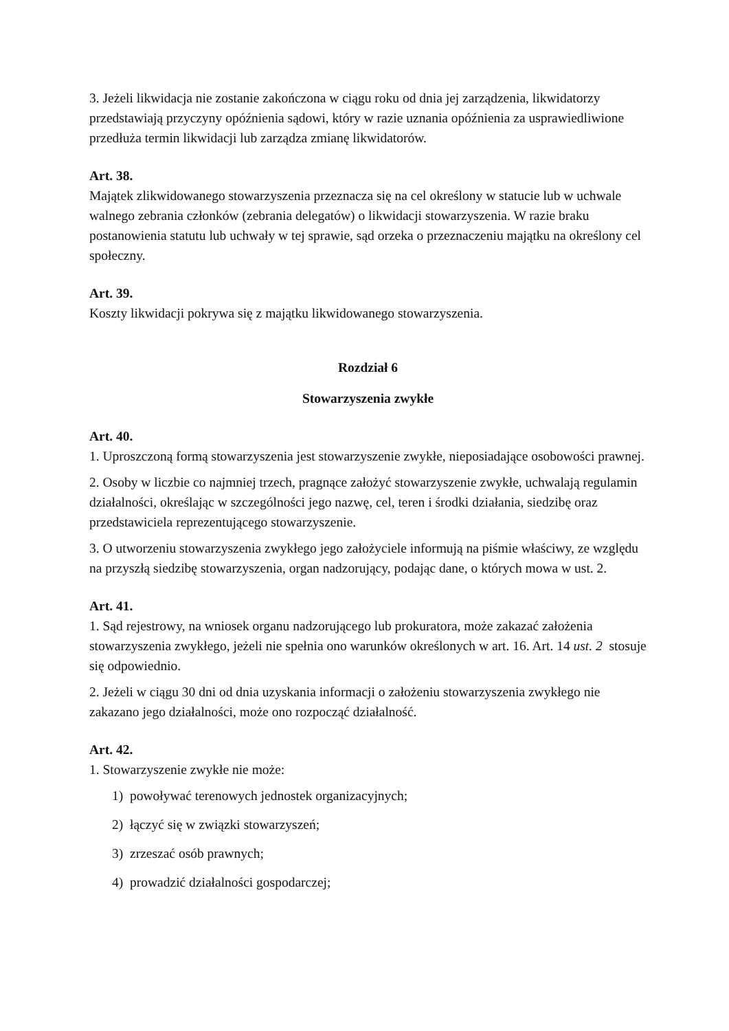3. Jeżeli likwidacja nie zostanie zakończona w ciągu roku od dnia jej zarządzenia, likwidatorzy przedstawiają przyczyny opóźnienia sądowi, który w razie uznania opóźnienia za usprawiedliwione przedłuża termin likwidacji lub zarządza zmianę likwidatorów.
Art. 38.
Majątek zlikwidowanego stowarzyszenia przeznacza się na cel określony w statucie lub w uchwale walnego zebrania członków (zebrania delegatów) o likwidacji stowarzyszenia. W razie braku postanowienia statutu lub uchwały w tej sprawie, sąd orzeka o przeznaczeniu majątku na określony cel społeczny.
Art. 39.
Koszty likwidacji pokrywa się z majątku likwidowanego stowarzyszenia.
Rozdział 6
Stowarzyszenia zwykłe
Art. 40.
1. Uproszczoną formą stowarzyszenia jest stowarzyszenie zwykłe, nieposiadające osobowości prawnej.
2. Osoby w liczbie co najmniej trzech, pragnące założyć stowarzyszenie zwykłe, uchwalają regulamin działalności, określając w szczególności jego nazwę, cel, teren i środki działania, siedzibę oraz przedstawiciela reprezentującego stowarzyszenie.
3. O utworzeniu stowarzyszenia zwykłego jego założyciele informują na piśmie właściwy, ze względu na przyszłą siedzibę stowarzyszenia, organ nadzorujący, podając dane, o których mowa w ust. 2.
Art. 41.
1. Sąd rejestrowy, na wniosek organu nadzorującego lub prokuratora, może zakazać założenia stowarzyszenia zwykłego, jeżeli nie spełnia ono warunków określonych w art. 16. Art. 14 ust. 2 stosuje się odpowiednio.
2. Jeżeli w ciągu 30 dni od dnia uzyskania informacji o założeniu stowarzyszenia zwykłego nie zakazano jego działalności, może ono rozpocząć działalność.
Art. 42.
1. Stowarzyszenie zwykłe nie może:
1) powoływać terenowych jednostek organizacyjnych;
2) łączyć się w związki stowarzyszeń;
3) zrzeszać osób prawnych;
4) prowadzić działalności gospodarczej;